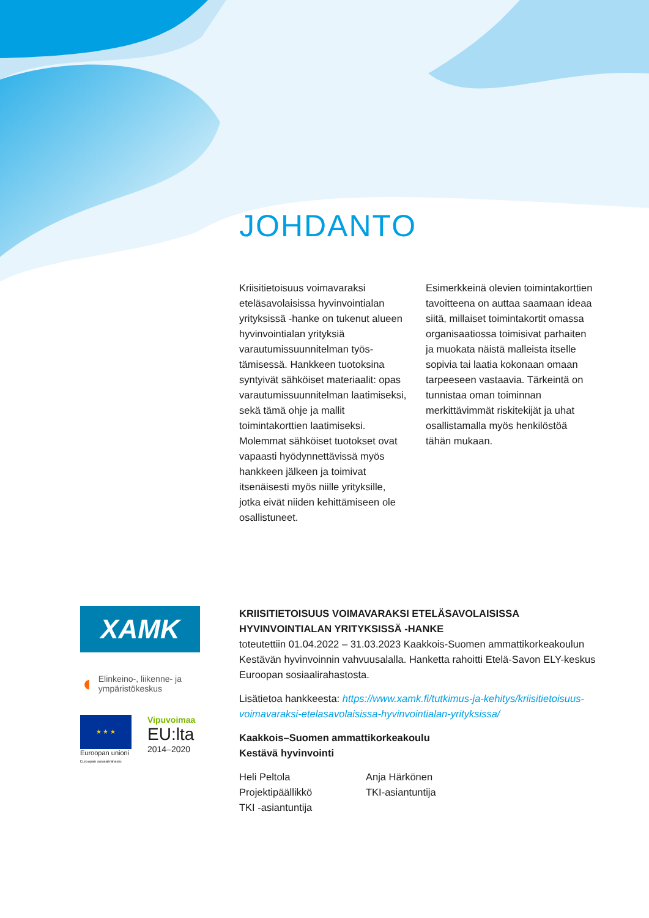JOHDANTO
Kriisitietoisuus voimavaraksi eteläsavolaisissa hyvinvointialan yrityksissä -hanke on tukenut alueen hyvinvointialan yrityksiä varautumissuunnitelman työs­tämisessä. Hankkeen tuotoksina syntyivät sähköiset materiaalit: opas varautumissuunnitelman laatimiseksi, sekä tämä ohje ja mallit toimintakorttien laatimiseksi. Molemmat sähköiset tuotokset ovat vapaasti hyödynnettävissä myös hankkeen jälkeen ja toimivat itsenäisesti myös niille yrityksille, jotka eivät niiden kehittämiseen ole osallistuneet.
Esimerkkeinä olevien toiminta­korttien tavoitteena on auttaa saamaan ideaa siitä, millaiset toimintakortit omassa organisaatiossa toimisivat parhaiten ja muokata näistä malleista itselle sopivia tai laatia kokonaan omaan tarpeeseen vastaavia. Tärkeintä on tunnistaa oman toiminnan merkittävimmät riskitekijät ja uhat osallistamalla myös henkilöstöä tähän mukaan.
XAMK
◖ Elinkeino-, liikenne- ja
ympäristökeskus
★ ★ ★
Euroopan unioni
Euroopan sosiaalirahasto
Vipuvoimaa
EU:lta
2014–2020
KRIISITIETOISUUS VOIMAVARAKSI ETELÄSAVOLAISISSA HYVINVOINTIALAN YRITYKSISSÄ -HANKE
toteutettiin 01.04.2022 – 31.03.2023 Kaakkois-Suomen ammattikorkeakoulun Kestävän hyvinvoinnin vahvuusalalla. Hanketta rahoitti Etelä-Savon ELY-keskus Euroopan sosiaalirahastosta.
Lisätietoa hankkeesta: https://www.xamk.fi/tutkimus-ja-kehitys/kriisitie­toisuus-voimavaraksi-etelasavolaisissa-hyvinvointialan-yrityksissa/
Kaakkois–Suomen ammattikorkeakoulu
Kestävä hyvinvointi
Heli Peltola
Projektipäällikkö
TKI -asiantuntija
Anja Härkönen
TKI-asiantuntija